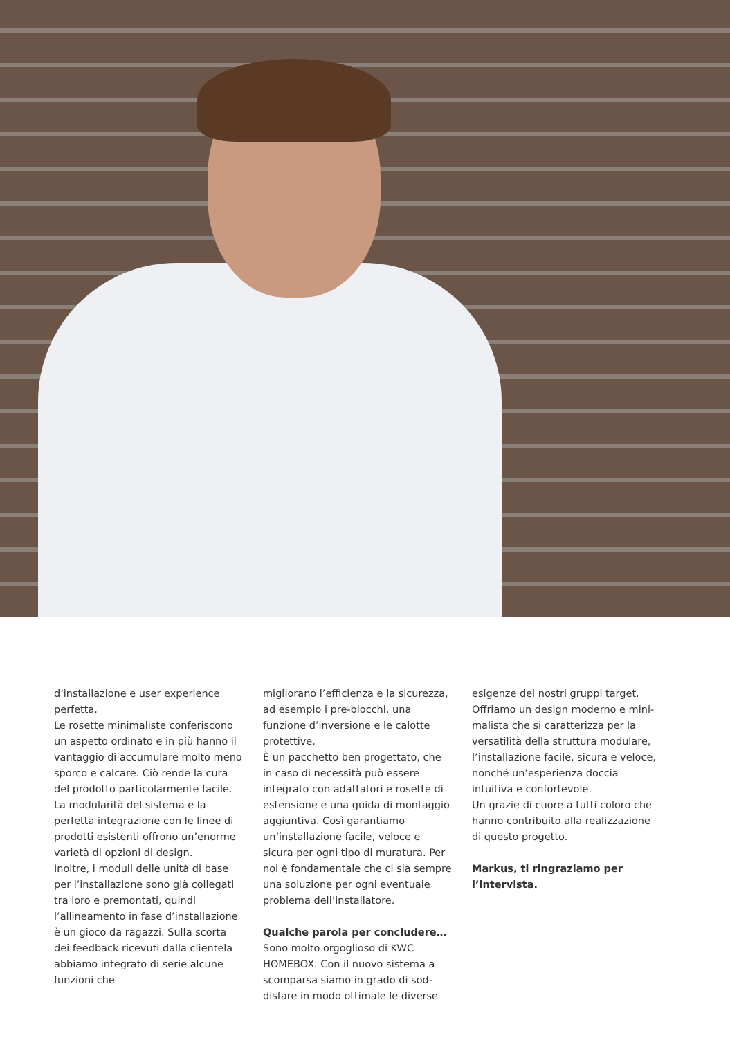d’installazione e user experience perfetta.
Le rosette minimaliste conferiscono un aspetto ordinato e in più hanno il vantaggio di accumulare molto meno sporco e calcare. Ciò rende la cura del prodotto particolarmente facile. La modularità del sistema e la perfetta integrazione con le linee di prodotti esistenti offrono un’enorme varietà di opzioni di design.
Inoltre, i moduli delle unità di base per l’installazione sono già collegati tra loro e premontati, quindi l’allineamento in fase d’installazione è un gioco da ragazzi. Sulla scorta dei feedback ricevuti dalla clientela abbiamo integrato di serie alcune funzioni che
migliorano l’efficienza e la sicurezza, ad esempio i pre-blocchi, una funzione d’inversione e le calotte protettive.
È un pacchetto ben progettato, che in caso di necessità può essere integrato con adattatori e rosette di estensione e una guida di montaggio aggiuntiva. Così garantiamo un’installazione facile, veloce e sicura per ogni tipo di muratura. Per noi è fondamentale che ci sia sempre una soluzione per ogni eventuale problema dell’installatore.
Qualche parola per concludere…
Sono molto orgoglioso di KWC HOMEBOX. Con il nuovo sistema a scomparsa siamo in grado di sod-disfare in modo ottimale le diverse
esigenze dei nostri gruppi target. Offriamo un design moderno e mini-malista che si caratterizza per la versatilità della struttura modulare, l’installazione facile, sicura e veloce, nonché un’esperienza doccia intuitiva e confortevole.
Un grazie di cuore a tutti coloro che hanno contribuito alla realizzazione di questo progetto.
Markus, ti ringraziamo per l’intervista.